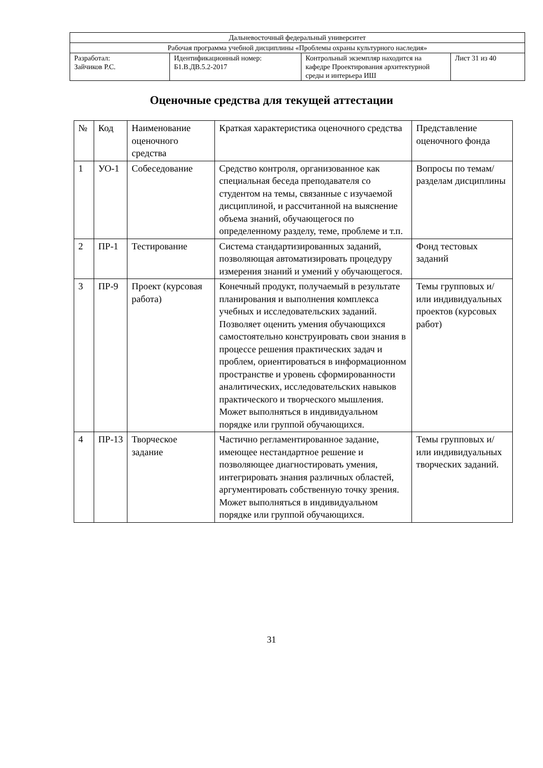| Дальневосточный федеральный университет | | | |
| Рабочая программа учебной дисциплины «Проблемы охраны культурного наследия» | | | |
| Разработал: Зайчиков Р.С. | Идентификационный номер: Б1.В.ДВ.5.2-2017 | Контрольный экземпляр находится на кафедре Проектирования архитектурной среды и интерьера ИШ | Лист 31 из 40 |
Оценочные средства для текущей аттестации
| № | Код | Наименование оценочного средства | Краткая характеристика оценочного средства | Представление оценочного фонда |
| --- | --- | --- | --- | --- |
| 1 | УО-1 | Собеседование | Средство контроля, организованное как специальная беседа преподавателя со студентом на темы, связанные с изучаемой дисциплиной, и рассчитанной на выяснение объема знаний, обучающегося по определенному разделу, теме, проблеме и т.п. | Вопросы по темам/разделам дисциплины |
| 2 | ПР-1 | Тестирование | Система стандартизированных заданий, позволяющая автоматизировать процедуру измерения знаний и умений у обучающегося. | Фонд тестовых заданий |
| 3 | ПР-9 | Проект (курсовая работа) | Конечный продукт, получаемый в результате планирования и выполнения комплекса учебных и исследовательских заданий. Позволяет оценить умения обучающихся самостоятельно конструировать свои знания в процессе решения практических задач и проблем, ориентироваться в информационном пространстве и уровень сформированности аналитических, исследовательских навыков практического и творческого мышления. Может выполняться в индивидуальном порядке или группой обучающихся. | Темы групповых и/или индивидуальных проектов (курсовых работ) |
| 4 | ПР-13 | Творческое задание | Частично регламентированное задание, имеющее нестандартное решение и позволяющее диагностировать умения, интегрировать знания различных областей, аргументировать собственную точку зрения. Может выполняться в индивидуальном порядке или группой обучающихся. | Темы групповых и/или индивидуальных творческих заданий. |
31